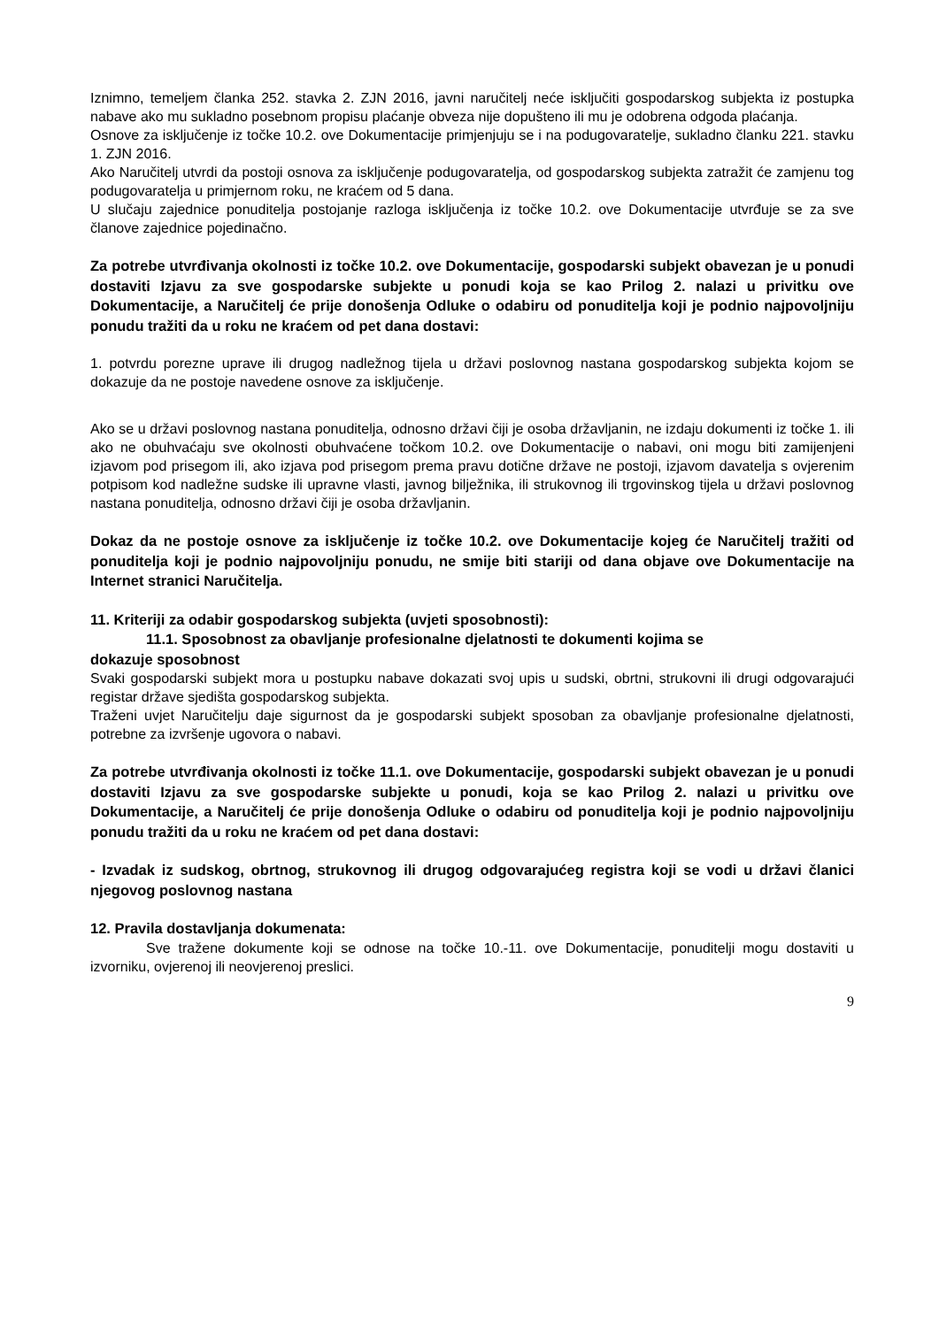Iznimno, temeljem članka 252. stavka 2. ZJN 2016, javni naručitelj neće isključiti gospodarskog subjekta iz postupka nabave ako mu sukladno posebnom propisu plaćanje obveza nije dopušteno ili mu je odobrena odgoda plaćanja.
Osnove za isključenje iz točke 10.2. ove Dokumentacije primjenjuju se i na podugovaratelje, sukladno članku 221. stavku 1. ZJN 2016.
Ako Naručitelj utvrdi da postoji osnova za isključenje podugovaratelja, od gospodarskog subjekta zatražit će zamjenu tog podugovaratelja u primjernom roku, ne kraćem od 5 dana.
U slučaju zajednice ponuditelja postojanje razloga isključenja iz točke 10.2. ove Dokumentacije utvrđuje se za sve članove zajednice pojedinačno.
Za potrebe utvrđivanja okolnosti iz točke 10.2. ove Dokumentacije, gospodarski subjekt obavezan je u ponudi dostaviti Izjavu za sve gospodarske subjekte u ponudi koja se kao Prilog 2. nalazi u privitku ove Dokumentacije, a Naručitelj će prije donošenja Odluke o odabiru od ponuditelja koji je podnio najpovoljniju ponudu tražiti da u roku ne kraćem od pet dana dostavi:
1. potvrdu porezne uprave ili drugog nadležnog tijela u državi poslovnog nastana gospodarskog subjekta kojom se dokazuje da ne postoje navedene osnove za isključenje.
Ako se u državi poslovnog nastana ponuditelja, odnosno državi čiji je osoba državljanin, ne izdaju dokumenti iz točke 1. ili ako ne obuhvaćaju sve okolnosti obuhvaćene točkom 10.2. ove Dokumentacije o nabavi, oni mogu biti zamijenjeni izjavom pod prisegom ili, ako izjava pod prisegom prema pravu dotične države ne postoji, izjavom davatelja s ovjerenim potpisom kod nadležne sudske ili upravne vlasti, javnog bilježnika, ili strukovnog ili trgovinskog tijela u državi poslovnog nastana ponuditelja, odnosno državi čiji je osoba državljanin.
Dokaz da ne postoje osnove za isključenje iz točke 10.2. ove Dokumentacije kojeg će Naručitelj tražiti od ponuditelja koji je podnio najpovoljniju ponudu, ne smije biti stariji od dana objave ove Dokumentacije na Internet stranici Naručitelja.
11. Kriteriji za odabir gospodarskog subjekta (uvjeti sposobnosti):
11.1. Sposobnost za obavljanje profesionalne djelatnosti te dokumenti kojima se
dokazuje sposobnost
Svaki gospodarski subjekt mora u postupku nabave dokazati svoj upis u sudski, obrtni, strukovni ili drugi odgovarajući registar države sjedišta gospodarskog subjekta.
Traženi uvjet Naručitelju daje sigurnost da je gospodarski subjekt sposoban za obavljanje profesionalne djelatnosti, potrebne za izvršenje ugovora o nabavi.
Za potrebe utvrđivanja okolnosti iz točke 11.1. ove Dokumentacije, gospodarski subjekt obavezan je u ponudi dostaviti Izjavu za sve gospodarske subjekte u ponudi, koja se kao Prilog 2. nalazi u privitku ove Dokumentacije, a Naručitelj će prije donošenja Odluke o odabiru od ponuditelja koji je podnio najpovoljniju ponudu tražiti da u roku ne kraćem od pet dana dostavi:
- Izvadak iz sudskog, obrtnog, strukovnog ili drugog odgovarajućeg registra koji se vodi u državi članici njegovog poslovnog nastana
12. Pravila dostavljanja dokumenata:
Sve tražene dokumente koji se odnose na točke 10.-11. ove Dokumentacije, ponuditelji mogu dostaviti u izvorniku, ovjerenoj ili neovjerenoj preslici.
9